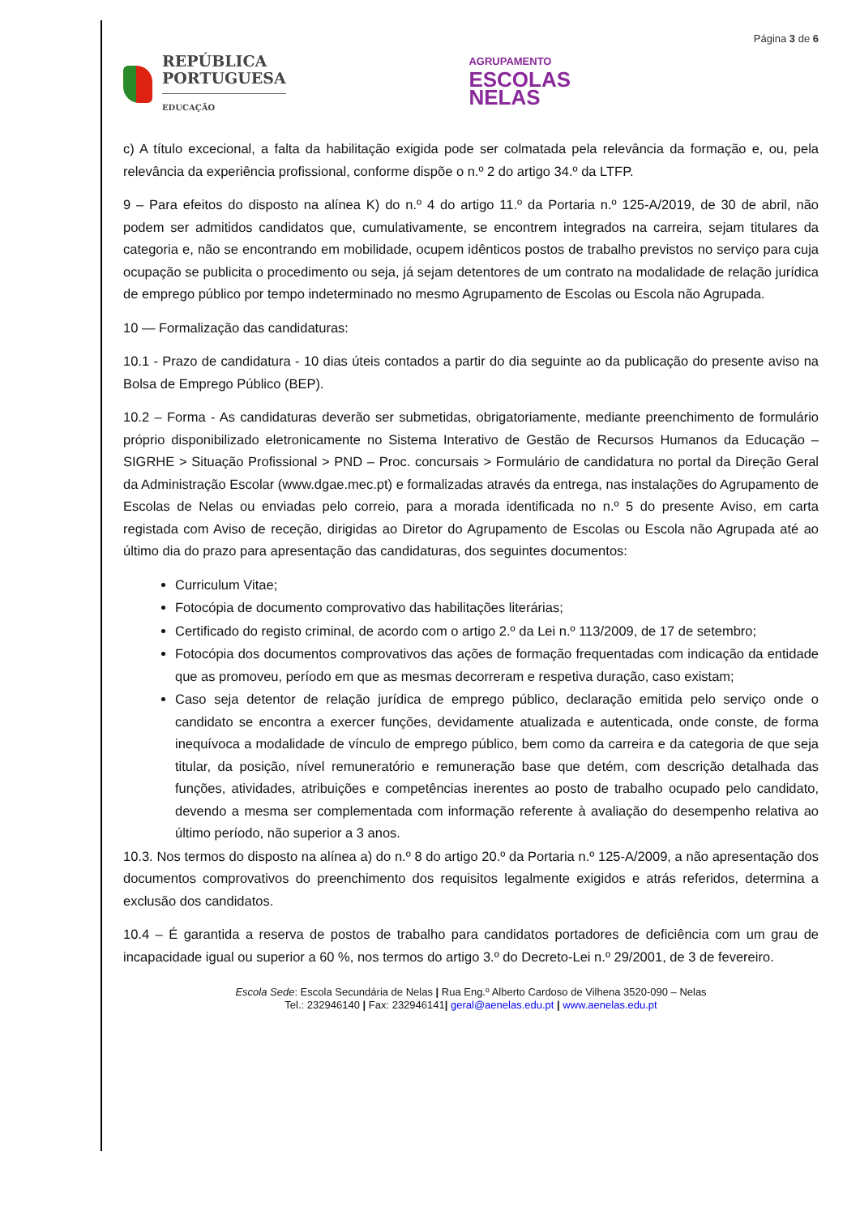REPÚBLICA
PORTUGUESA
EDUCAÇÃO
AGRUPAMENTO
ESCOLAS
NELAS
Página 3 de 6
c) A título excecional, a falta da habilitação exigida pode ser colmatada pela relevância da formação e, ou, pela relevância da experiência profissional, conforme dispõe o n.º 2 do artigo 34.º da LTFP.
9 – Para efeitos do disposto na alínea K) do n.º 4 do artigo 11.º da Portaria n.º 125-A/2019, de 30 de abril, não podem ser admitidos candidatos que, cumulativamente, se encontrem integrados na carreira, sejam titulares da categoria e, não se encontrando em mobilidade, ocupem idênticos postos de trabalho previstos no serviço para cuja ocupação se publicita o procedimento ou seja, já sejam detentores de um contrato na modalidade de relação jurídica de emprego público por tempo indeterminado no mesmo Agrupamento de Escolas ou Escola não Agrupada.
10 — Formalização das candidaturas:
10.1 - Prazo de candidatura - 10 dias úteis contados a partir do dia seguinte ao da publicação do presente aviso na Bolsa de Emprego Público (BEP).
10.2 – Forma - As candidaturas deverão ser submetidas, obrigatoriamente, mediante preenchimento de formulário próprio disponibilizado eletronicamente no Sistema Interativo de Gestão de Recursos Humanos da Educação – SIGRHE > Situação Profissional > PND – Proc. concursais > Formulário de candidatura no portal da Direção Geral da Administração Escolar (www.dgae.mec.pt) e formalizadas através da entrega, nas instalações do Agrupamento de Escolas de Nelas ou enviadas pelo correio, para a morada identificada no n.º 5 do presente Aviso, em carta registada com Aviso de receção, dirigidas ao Diretor do Agrupamento de Escolas ou Escola não Agrupada até ao último dia do prazo para apresentação das candidaturas, dos seguintes documentos:
Curriculum Vitae;
Fotocópia de documento comprovativo das habilitações literárias;
Certificado do registo criminal, de acordo com o artigo 2.º da Lei n.º 113/2009, de 17 de setembro;
Fotocópia dos documentos comprovativos das ações de formação frequentadas com indicação da entidade que as promoveu, período em que as mesmas decorreram e respetiva duração, caso existam;
Caso seja detentor de relação jurídica de emprego público, declaração emitida pelo serviço onde o candidato se encontra a exercer funções, devidamente atualizada e autenticada, onde conste, de forma inequívoca a modalidade de vínculo de emprego público, bem como da carreira e da categoria de que seja titular, da posição, nível remuneratório e remuneração base que detém, com descrição detalhada das funções, atividades, atribuições e competências inerentes ao posto de trabalho ocupado pelo candidato, devendo a mesma ser complementada com informação referente à avaliação do desempenho relativa ao último período, não superior a 3 anos.
10.3. Nos termos do disposto na alínea a) do n.º 8 do artigo 20.º da Portaria n.º 125-A/2009, a não apresentação dos documentos comprovativos do preenchimento dos requisitos legalmente exigidos e atrás referidos, determina a exclusão dos candidatos.
10.4 – É garantida a reserva de postos de trabalho para candidatos portadores de deficiência com um grau de incapacidade igual ou superior a 60 %, nos termos do artigo 3.º do Decreto-Lei n.º 29/2001, de 3 de fevereiro.
Escola Sede: Escola Secundária de Nelas | Rua Eng.º Alberto Cardoso de Vilhena 3520-090 – Nelas
Tel.: 232946140 | Fax: 232946141| geral@aenelas.edu.pt | www.aenelas.edu.pt